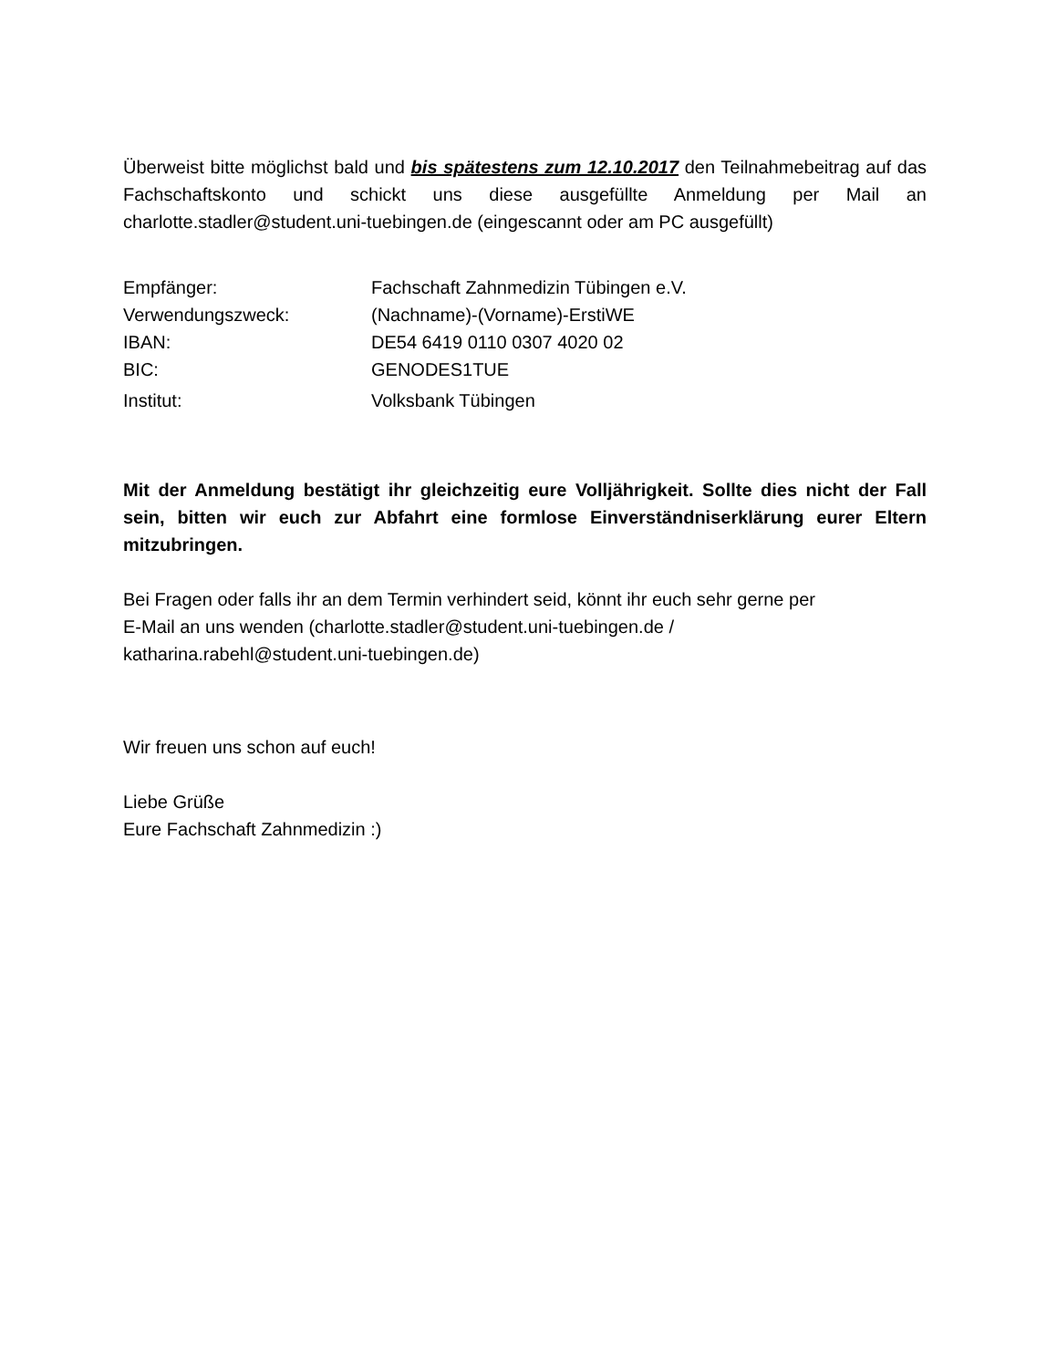Überweist bitte möglichst bald und bis spätestens zum 12.10.2017 den Teilnahmebeitrag auf das Fachschaftskonto und schickt uns diese ausgefüllte Anmeldung per Mail an charlotte.stadler@student.uni-tuebingen.de (eingescannt oder am PC ausgefüllt)
| Empfänger: | Fachschaft Zahnmedizin Tübingen e.V. |
| Verwendungszweck: | (Nachname)-(Vorname)-ErstiWE |
| IBAN: | DE54 6419 0110 0307 4020 02 |
| BIC: | GENODES1TUE |
| Institut: | Volksbank Tübingen |
Mit der Anmeldung bestätigt ihr gleichzeitig eure Volljährigkeit. Sollte dies nicht der Fall sein, bitten wir euch zur Abfahrt eine formlose Einverständniserklärung eurer Eltern mitzubringen.
Bei Fragen oder falls ihr an dem Termin verhindert seid, könnt ihr euch sehr gerne per
E-Mail an uns wenden (charlotte.stadler@student.uni-tuebingen.de /
katharina.rabehl@student.uni-tuebingen.de)
Wir freuen uns schon auf euch!
Liebe Grüße
Eure Fachschaft Zahnmedizin :)